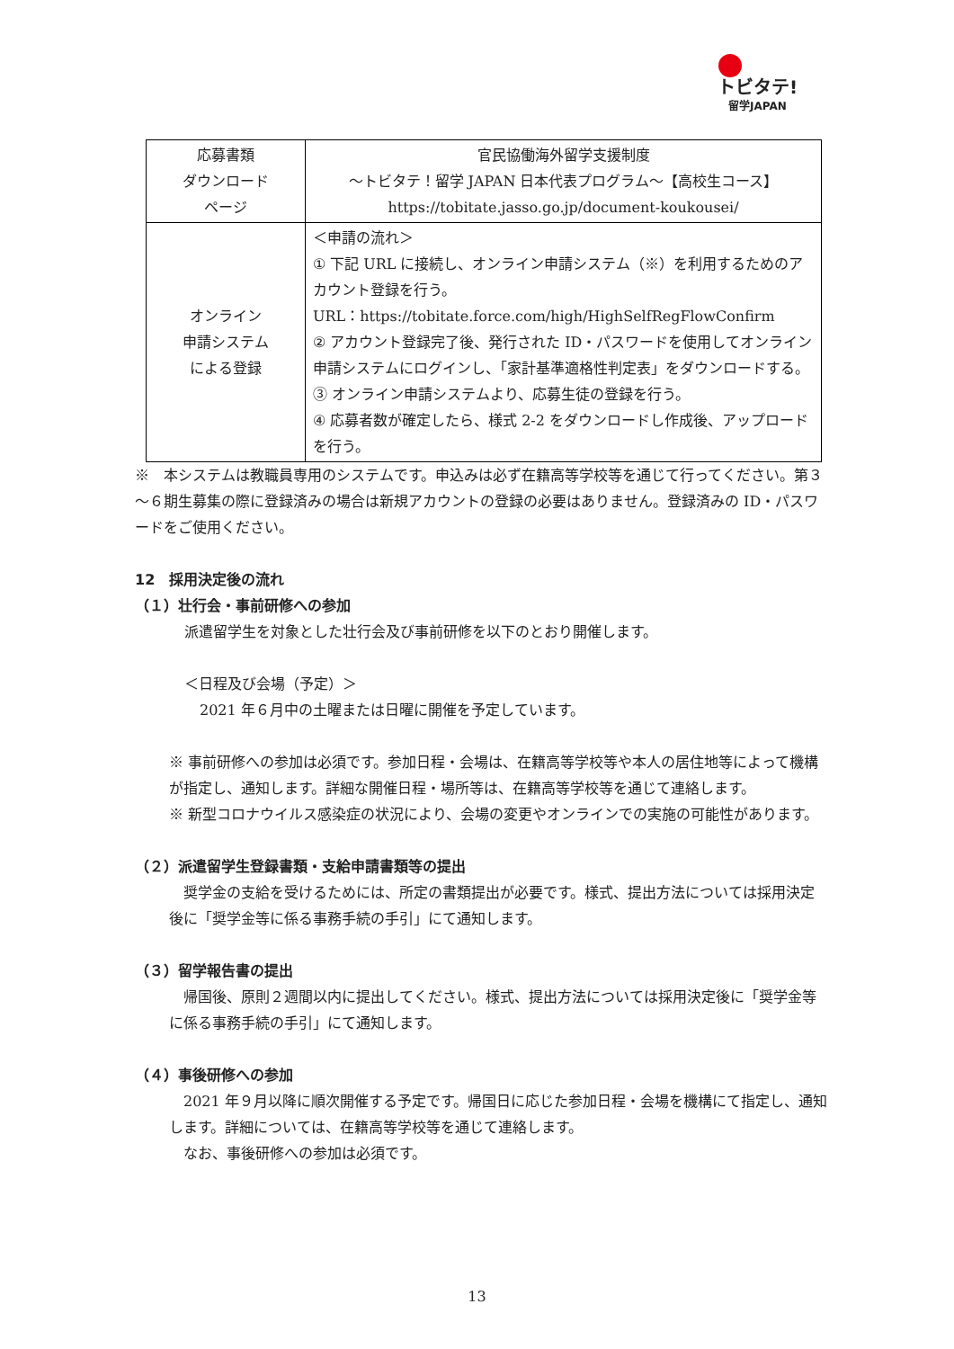トビタテ!
留学JAPAN
| 応募書類 ダウンロード ページ | 官民協働海外留学支援制度 ～トビタテ！留学 JAPAN 日本代表プログラム～【高校生コース】 https://tobitate.jasso.go.jp/document-koukousei/ |
| オンライン 申請システム による登録 | ＜申請の流れ＞ ① 下記 URL に接続し、オンライン申請システム（※）を利用するためのアカウント登録を行う。 URL：https://tobitate.force.com/high/HighSelfRegFlowConfirm ② アカウント登録完了後、発行された ID・パスワードを使用してオンライン申請システムにログインし、「家計基準適格性判定表」をダウンロードする。 ③ オンライン申請システムより、応募生徒の登録を行う。 ④ 応募者数が確定したら、様式 2-2 をダウンロードし作成後、アップロードを行う。 |
※　本システムは教職員専用のシステムです。申込みは必ず在籍高等学校等を通じて行ってください。第３～６期生募集の際に登録済みの場合は新規アカウントの登録の必要はありません。登録済みの ID・パスワードをご使用ください。
12　採用決定後の流れ
（１）壮行会・事前研修への参加
派遣留学生を対象とした壮行会及び事前研修を以下のとおり開催します。
＜日程及び会場（予定）＞
2021 年６月中の土曜または日曜に開催を予定しています。
※ 事前研修への参加は必須です。参加日程・会場は、在籍高等学校等や本人の居住地等によって機構が指定し、通知します。詳細な開催日程・場所等は、在籍高等学校等を通じて連絡します。
※ 新型コロナウイルス感染症の状況により、会場の変更やオンラインでの実施の可能性があります。
（２）派遣留学生登録書類・支給申請書類等の提出
　奨学金の支給を受けるためには、所定の書類提出が必要です。様式、提出方法については採用決定後に「奨学金等に係る事務手続の手引」にて通知します。
（３）留学報告書の提出
　帰国後、原則２週間以内に提出してください。様式、提出方法については採用決定後に「奨学金等に係る事務手続の手引」にて通知します。
（４）事後研修への参加
　2021 年９月以降に順次開催する予定です。帰国日に応じた参加日程・会場を機構にて指定し、通知します。詳細については、在籍高等学校等を通じて連絡します。
　なお、事後研修への参加は必須です。
13